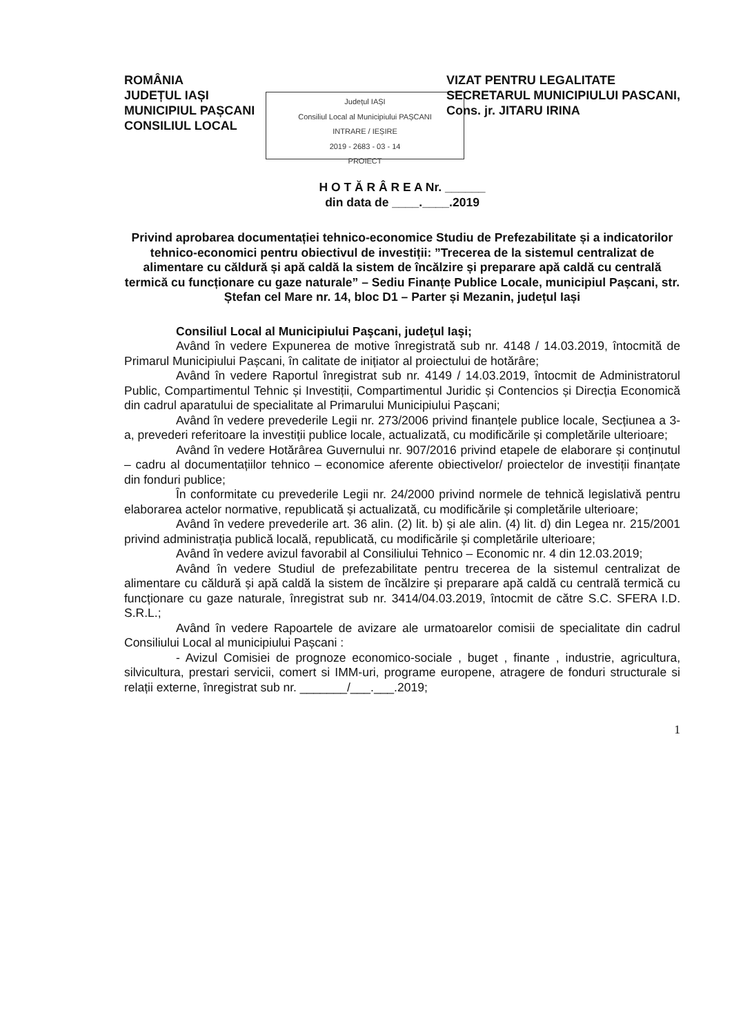ROMÂNIA
JUDEȚUL IAȘI
MUNICIPIUL PAȘCANI
CONSILIUL LOCAL
VIZAT PENTRU LEGALITATE
SECRETARUL MUNICIPIULUI PASCANI,
Cons. jr. JITARU IRINA
Județul IAȘI
Consiliul Local al Municipiului PAȘCANI
INTRARE / IEȘIRE
2019 - 2683 - 03 - 14
PROIECT
H O T Ă R Â R E A Nr. ______
din data de ____.____.2019
Privind aprobarea documentației tehnico-economice Studiu de Prefezabilitate și a indicatorilor tehnico-economici pentru obiectivul de investiții: ”Trecerea de la sistemul centralizat de alimentare cu căldură și apă caldă la sistem de încălzire și preparare apă caldă cu centrală termică cu funcționare cu gaze naturale” – Sediu Finanțe Publice Locale, municipiul Pașcani, str. Ștefan cel Mare nr. 14, bloc D1 – Parter și Mezanin, județul Iași
Consiliul Local al Municipiului Paşcani, judeţul Iaşi;
Având în vedere Expunerea de motive înregistrată sub nr. 4148 / 14.03.2019, întocmită de Primarul Municipiului Pașcani, în calitate de inițiator al proiectului de hotărâre;
Având în vedere Raportul înregistrat sub nr. 4149 / 14.03.2019, întocmit de Administratorul Public, Compartimentul Tehnic și Investiții, Compartimentul Juridic și Contencios și Direcția Economică din cadrul aparatului de specialitate al Primarului Municipiului Pașcani;
Având în vedere prevederile Legii nr. 273/2006 privind finanțele publice locale, Secțiunea a 3-a, prevederi referitoare la investiții publice locale, actualizată, cu modificările și completările ulterioare;
Având în vedere Hotărârea Guvernului nr. 907/2016 privind etapele de elaborare și conținutul – cadru al documentațiilor tehnico – economice aferente obiectivelor/ proiectelor de investiții finanțate din fonduri publice;
În conformitate cu prevederile Legii nr. 24/2000 privind normele de tehnică legislativă pentru elaborarea actelor normative, republicată și actualizată, cu modificările și completările ulterioare;
Având în vedere prevederile art. 36 alin. (2) lit. b) și ale alin. (4) lit. d) din Legea nr. 215/2001 privind administrația publică locală, republicată, cu modificările și completările ulterioare;
Având în vedere avizul favorabil al Consiliului Tehnico – Economic nr. 4 din 12.03.2019;
Având în vedere Studiul de prefezabilitate pentru trecerea de la sistemul centralizat de alimentare cu căldură și apă caldă la sistem de încălzire și preparare apă caldă cu centrală termică cu funcționare cu gaze naturale, înregistrat sub nr. 3414/04.03.2019, întocmit de către S.C. SFERA I.D. S.R.L.;
Având în vedere Rapoartele de avizare ale urmatoarelor comisii de specialitate din cadrul Consiliului Local al municipiului Pașcani :
- Avizul Comisiei de prognoze economico-sociale , buget , finante , industrie, agricultura, silvicultura, prestari servicii, comert si IMM-uri, programe europene, atragere de fonduri structurale si relații externe, înregistrat sub nr. _______/___.___.2019;
1